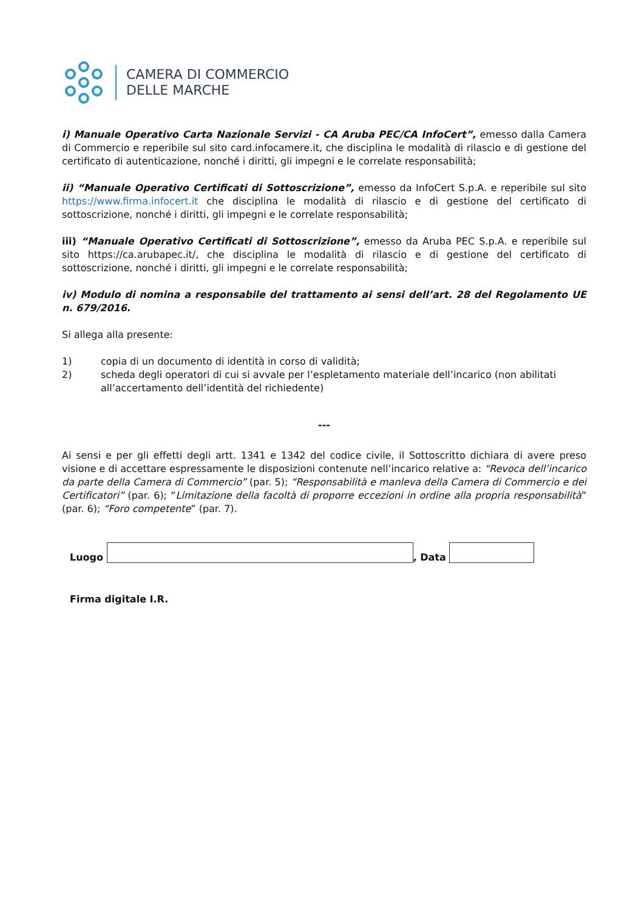CAMERA DI COMMERCIO
DELLE MARCHE
i) Manuale Operativo Carta Nazionale Servizi - CA Aruba PEC/CA InfoCert”, emesso dalla Camera di Commercio e reperibile sul sito card.infocamere.it, che disciplina le modalità di rilascio e di gestione del certificato di autenticazione, nonché i diritti, gli impegni e le correlate responsabilità;
ii) “Manuale Operativo Certificati di Sottoscrizione”, emesso da InfoCert S.p.A. e reperibile sul sito https://www.firma.infocert.it che disciplina le modalità di rilascio e di gestione del certificato di sottoscrizione, nonché i diritti, gli impegni e le correlate responsabilità;
iii) “Manuale Operativo Certificati di Sottoscrizione”, emesso da Aruba PEC S.p.A. e reperibile sul sito https://ca.arubapec.it/, che disciplina le modalità di rilascio e di gestione del certificato di sottoscrizione, nonché i diritti, gli impegni e le correlate responsabilità;
iv) Modulo di nomina a responsabile del trattamento ai sensi dell’art. 28 del Regolamento UE n. 679/2016.
Si allega alla presente:
1) copia di un documento di identità in corso di validità;
2) scheda degli operatori di cui si avvale per l’espletamento materiale dell’incarico (non abilitati all’accertamento dell’identità del richiedente)
---
Ai sensi e per gli effetti degli artt. 1341 e 1342 del codice civile, il Sottoscritto dichiara di avere preso visione e di accettare espressamente le disposizioni contenute nell’incarico relative a: “Revoca dell’incarico da parte della Camera di Commercio” (par. 5); “Responsabilità e manleva della Camera di Commercio e dei Certificatori” (par. 6); “Limitazione della facoltà di proporre eccezioni in ordine alla propria responsabilità” (par. 6); “Foro competente” (par. 7).
Luogo
, Data
Firma digitale I.R.